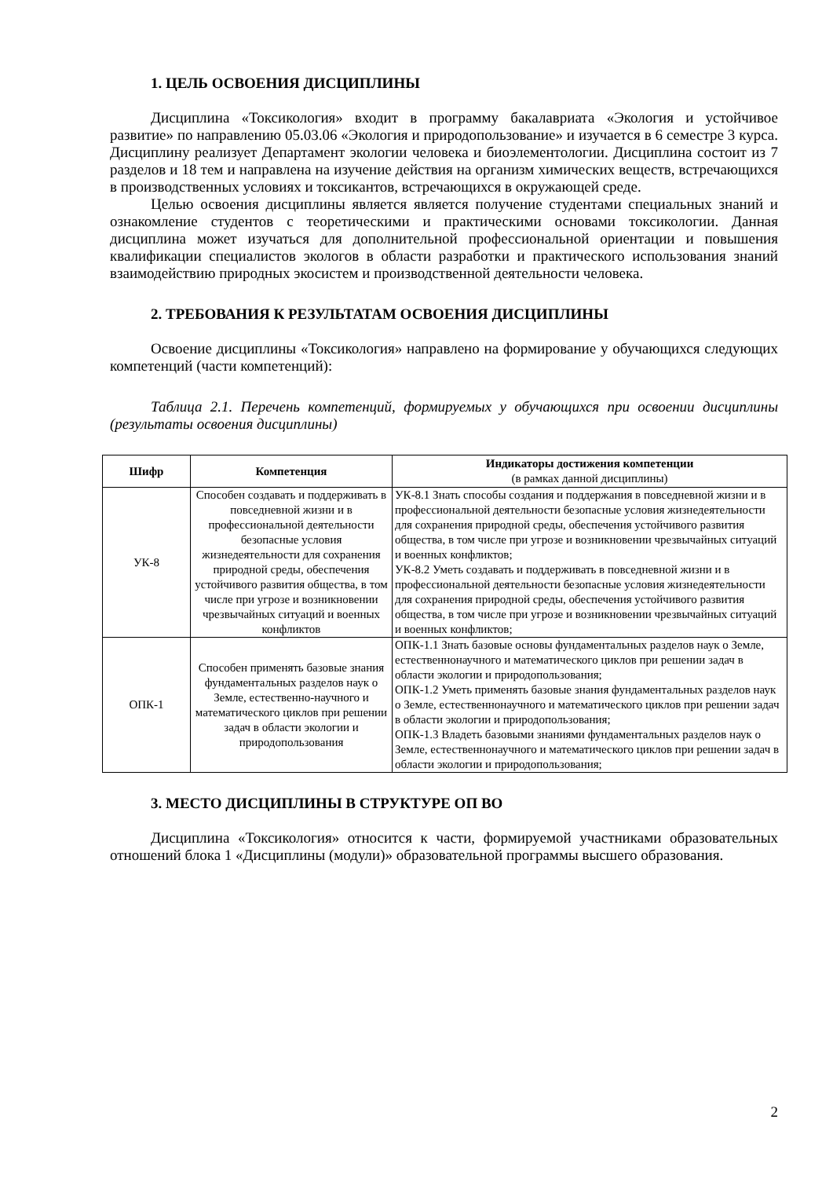1. ЦЕЛЬ ОСВОЕНИЯ ДИСЦИПЛИНЫ
Дисциплина «Токсикология» входит в программу бакалавриата «Экология и устойчивое развитие» по направлению 05.03.06 «Экология и природопользование» и изучается в 6 семестре 3 курса. Дисциплину реализует Департамент экологии человека и биоэлементологии. Дисциплина состоит из 7 разделов и 18 тем и направлена на изучение действия на организм химических веществ, встречающихся в производственных условиях и токсикантов, встречающихся в окружающей среде.
Целью освоения дисциплины является является получение студентами специальных знаний и ознакомление студентов с теоретическими и практическими основами токсикологии. Данная дисциплина может изучаться для дополнительной профессиональной ориентации и повышения квалификации специалистов экологов в области разработки и практического использования знаний взаимодействию природных экосистем и производственной деятельности человека.
2. ТРЕБОВАНИЯ К РЕЗУЛЬТАТАМ ОСВОЕНИЯ ДИСЦИПЛИНЫ
Освоение дисциплины «Токсикология» направлено на формирование у обучающихся следующих компетенций (части компетенций):
Таблица 2.1. Перечень компетенций, формируемых у обучающихся при освоении дисциплины (результаты освоения дисциплины)
| Шифр | Компетенция | Индикаторы достижения компетенции (в рамках данной дисциплины) |
| --- | --- | --- |
| УК-8 | Способен создавать и поддерживать в повседневной жизни и в профессиональной деятельности безопасные условия жизнедеятельности для сохранения природной среды, обеспечения устойчивого развития общества, в том числе при угрозе и возникновении чрезвычайных ситуаций и военных конфликтов | УК-8.1 Знать способы создания и поддержания в повседневной жизни и в профессиональной деятельности безопасные условия жизнедеятельности для сохранения природной среды, обеспечения устойчивого развития общества, в том числе при угрозе и возникновении чрезвычайных ситуаций и военных конфликтов; УК-8.2 Уметь создавать и поддерживать в повседневной жизни и в профессиональной деятельности безопасные условия жизнедеятельности для сохранения природной среды, обеспечения устойчивого развития общества, в том числе при угрозе и возникновении чрезвычайных ситуаций и военных конфликтов; |
| ОПК-1 | Способен применять базовые знания фундаментальных разделов наук о Земле, естественно-научного и математического циклов при решении задач в области экологии и природопользования | ОПК-1.1 Знать базовые основы фундаментальных разделов наук о Земле, естественнонаучного и математического циклов при решении задач в области экологии и природопользования; ОПК-1.2 Уметь применять базовые знания фундаментальных разделов наук о Земле, естественнонаучного и математического циклов при решении задач в области экологии и природопользования; ОПК-1.3 Владеть базовыми знаниями фундаментальных разделов наук о Земле, естественнонаучного и математического циклов при решении задач в области экологии и природопользования; |
3. МЕСТО ДИСЦИПЛИНЫ В СТРУКТУРЕ ОП ВО
Дисциплина «Токсикология» относится к части, формируемой участниками образовательных отношений блока 1 «Дисциплины (модули)» образовательной программы высшего образования.
2